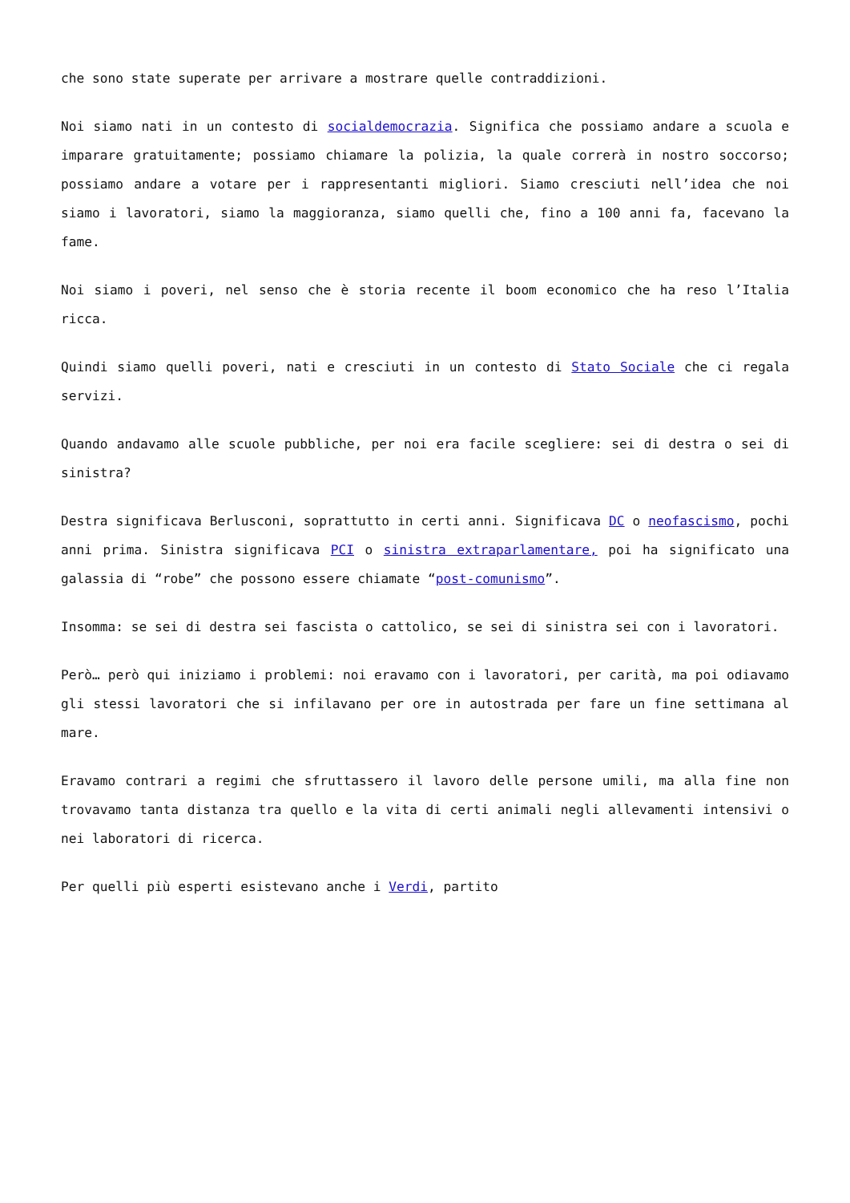che sono state superate per arrivare a mostrare quelle contraddizioni.
Noi siamo nati in un contesto di socialdemocrazia. Significa che possiamo andare a scuola e imparare gratuitamente; possiamo chiamare la polizia, la quale correrà in nostro soccorso; possiamo andare a votare per i rappresentanti migliori. Siamo cresciuti nell’idea che noi siamo i lavoratori, siamo la maggioranza, siamo quelli che, fino a 100 anni fa, facevano la fame.
Noi siamo i poveri, nel senso che è storia recente il boom economico che ha reso l’Italia ricca.
Quindi siamo quelli poveri, nati e cresciuti in un contesto di Stato Sociale che ci regala servizi.
Quando andavamo alle scuole pubbliche, per noi era facile scegliere: sei di destra o sei di sinistra?
Destra significava Berlusconi, soprattutto in certi anni. Significava DC o neofascismo, pochi anni prima. Sinistra significava PCI o sinistra extraparlamentare, poi ha significato una galassia di “robe” che possono essere chiamate “post-comunismo”.
Insomma: se sei di destra sei fascista o cattolico, se sei di sinistra sei con i lavoratori.
Però… però qui iniziamo i problemi: noi eravamo con i lavoratori, per carità, ma poi odiavamo gli stessi lavoratori che si infilavano per ore in autostrada per fare un fine settimana al mare.
Eravamo contrari a regimi che sfruttassero il lavoro delle persone umili, ma alla fine non trovavamo tanta distanza tra quello e la vita di certi animali negli allevamenti intensivi o nei laboratori di ricerca.
Per quelli più esperti esistevano anche i Verdi, partito